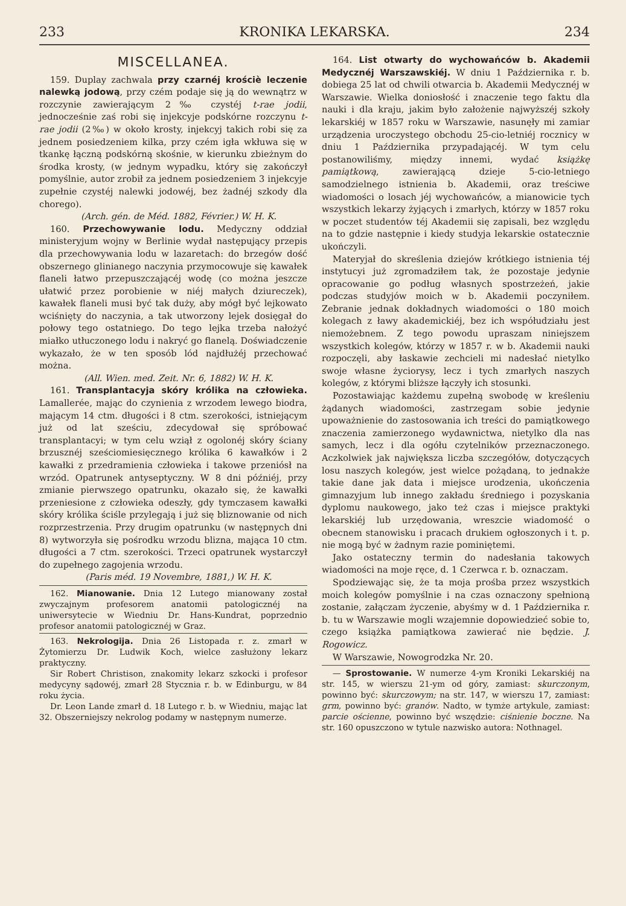233 KRONIKA LEKARSKA. 234
MISCELLANEA.
159. Duplay zachwala przy czarnéj krościè leczenie nalewką jodową, przy czém podaje się ją do wewnątrz w rozczynie zawierającym 2‰ czystéj t-rae jodii, jednocześnie zaś robi się injekcyje podskórne rozczynu t-rae jodii (2‰) w około krosty, injekcyj takich robi się za jednem posiedzeniem kilka, przy czém igła wkłuwa się w tkankę łączną podskórną skośnie, w kierunku zbieżnym do środka krosty, (w jednym wypadku, który się zakończył pomyślnie, autor zrobił za jednem posiedzeniem 3 injekcyje zupełnie czystéj nalewki jodowéj, bez żadnéj szkody dla chorego).
(Arch. gén. de Méd. 1882, Février.) W. H. K.
160. Przechowywanie lodu. Medyczny oddział ministeryjum wojny w Berlinie wydał następujący przepis dla przechowywania lodu w lazaretach: do brzegów dość obszernego glinianego naczynia przymocowuje się kawałek flaneli łatwo przepuszczającéj wodę (co można jeszcze ułatwić przez porobienie w niéj małych dziureczek), kawałek flaneli musi być tak duży, aby mógł być lejkowato wciśnięty do naczynia, a tak utworzony lejek dosięgał do połowy tego ostatniego. Do tego lejka trzeba nałożyć miałko utłuczonego lodu i nakryć go flanelą. Doświadczenie wykazało, że w ten sposób lód najdłużéj przechować można.
(All. Wien. med. Zeit. Nr. 6, 1882) W. H. K.
161. Transplantacyja skóry królika na człowieka. Lamallerée, mając do czynienia z wrzodem lewego biodra, mającym 14 ctm. długości i 8 ctm. szerokości, istniejącym już od lat sześciu, zdecydował się spróbować transplantacyi; w tym celu wziął z ogolonéj skóry ściany brzusznéj sześciomiesięcznego królika 6 kawałków i 2 kawałki z przedramienia człowieka i takowe przeniósł na wrzód. Opatrunek antyseptyczny. W 8 dni późniéj, przy zmianie pierwszego opatrunku, okazało się, że kawałki przeniesione z człowieka odeszły, gdy tymczasem kawałki skóry królika ściśle przylegają i już się bliznowanie od nich rozprzestrzenia. Przy drugim opatrunku (w następnych dni 8) wytworzyła się pośrodku wrzodu blizna, mająca 10 ctm. długości a 7 ctm. szerokości. Trzeci opatrunek wystarczył do zupełnego zagojenia wrzodu.
(Paris méd. 19 Novembre, 1881,) W. H. K.
162. Mianowanie. Dnia 12 Lutego mianowany został zwyczajnym profesorem anatomii patologicznéj na uniwersytecie w Wiedniu Dr. Hans-Kundrat, poprzednio profesor anatomii patologicznéj w Graz.
163. Nekrologija. Dnia 26 Listopada r. z. zmarł w Żytomierzu Dr. Ludwik Koch, wielce zasłużony lekarz praktyczny.
Sir Robert Christison, znakomity lekarz szkocki i profesor medycyny sądowéj, zmarł 28 Stycznia r. b. w Edinburgu, w 84 roku życia.
Dr. Leon Lande zmarł d. 18 Lutego r. b. w Wiedniu, mając lat 32. Obszerniejszy nekrolog podamy w następnym numerze.
164. List otwarty do wychowańców b. Akademii Medycznéj Warszawskiéj. W dniu 1 Października r. b. dobiega 25 lat od chwili otwarcia b. Akademii Medycznéj w Warszawie. Wielka doniosłość i znaczenie tego faktu dla nauki i dla kraju, jakim było założenie najwyższéj szkoły lekarskiéj w 1857 roku w Warszawie, nasunęły mi zamiar urządzenia uroczystego obchodu 25-cio-letniéj rocznicy w dniu 1 Października przypadającéj. W tym celu postanowiliśmy, między innemi, wydać książkę pamiątkową, zawierającą dzieje 5-cio-letniego samodzielnego istnienia b. Akademii, oraz treściwe wiadomości o losach jéj wychowańców, a mianowicie tych wszystkich lekarzy żyjących i zmarłych, którzy w 1857 roku w poczet studentów téj Akademii się zapisali, bez względu na to gdzie następnie i kiedy studyja lekarskie ostatecznie ukończyli.
Materyjał do skreślenia dziejów krótkiego istnienia téj instytucyi już zgromadziłem tak, że pozostaje jedynie opracowanie go podług własnych spostrzeżeń, jakie podczas studyjów moich w b. Akademii poczyniłem. Zebranie jednak dokładnych wiadomości o 180 moich kolegach z ławy akademickiéj, bez ich współudziału jest niemożebnem. Z tego powodu upraszam niniejszem wszystkich kolegów, którzy w 1857 r. w b. Akademii nauki rozpoczęli, aby łaskawie zechcieli mi nadesłać nietylko swoje własne życiorysy, lecz i tych zmarłych naszych kolegów, z którymi bliższe łączyły ich stosunki.
Pozostawiając każdemu zupełną swobodę w kreśleniu żądanych wiadomości, zastrzegam sobie jedynie upoważnienie do zastosowania ich treści do pamiątkowego znaczenia zamierzonego wydawnictwa, nietylko dla nas samych, lecz i dla ogółu czytelników przeznaczonego. Aczkolwiek jak największa liczba szczegółów, dotyczących losu naszych kolegów, jest wielce pożądaną, to jednakże takie dane jak data i miejsce urodzenia, ukończenia gimnazyjum lub innego zakładu średniego i pozyskania dyplomu naukowego, jako też czas i miejsce praktyki lekarskiéj lub urzędowania, wreszcie wiadomość o obecnem stanowisku i pracach drukiem ogłoszonych i t. p. nie mogą być w żadnym razie pominiętemi.
Jako ostateczny termin do nadesłania takowych wiadomości na moje ręce, d. 1 Czerwca r. b. oznaczam.
Spodziewając się, że ta moja prośba przez wszystkich moich kolegów pomyślnie i na czas oznaczony spełnioną zostanie, załączam życzenie, abyśmy w d. 1 Października r. b. tu w Warszawie mogli wzajemnie dopowiedzieć sobie to, czego książka pamiątkowa zawierać nie będzie. J. Rogowicz.
W Warszawie, Nowogrodzka Nr. 20.
— Sprostowanie. W numerze 4-ym Kroniki Lekarskiéj na str. 145, w wierszu 21-ym od góry, zamiast: skurczonym, powinno być: skurczowym; na str. 147, w wierszu 17, zamiast: grm, powinno być: granów. Nadto, w tymże artykule, zamiast: parcie ościenne, powinno być wszędzie: ciśnienie boczne. Na str. 160 opuszczono w tytule nazwisko autora: Nothnagel.